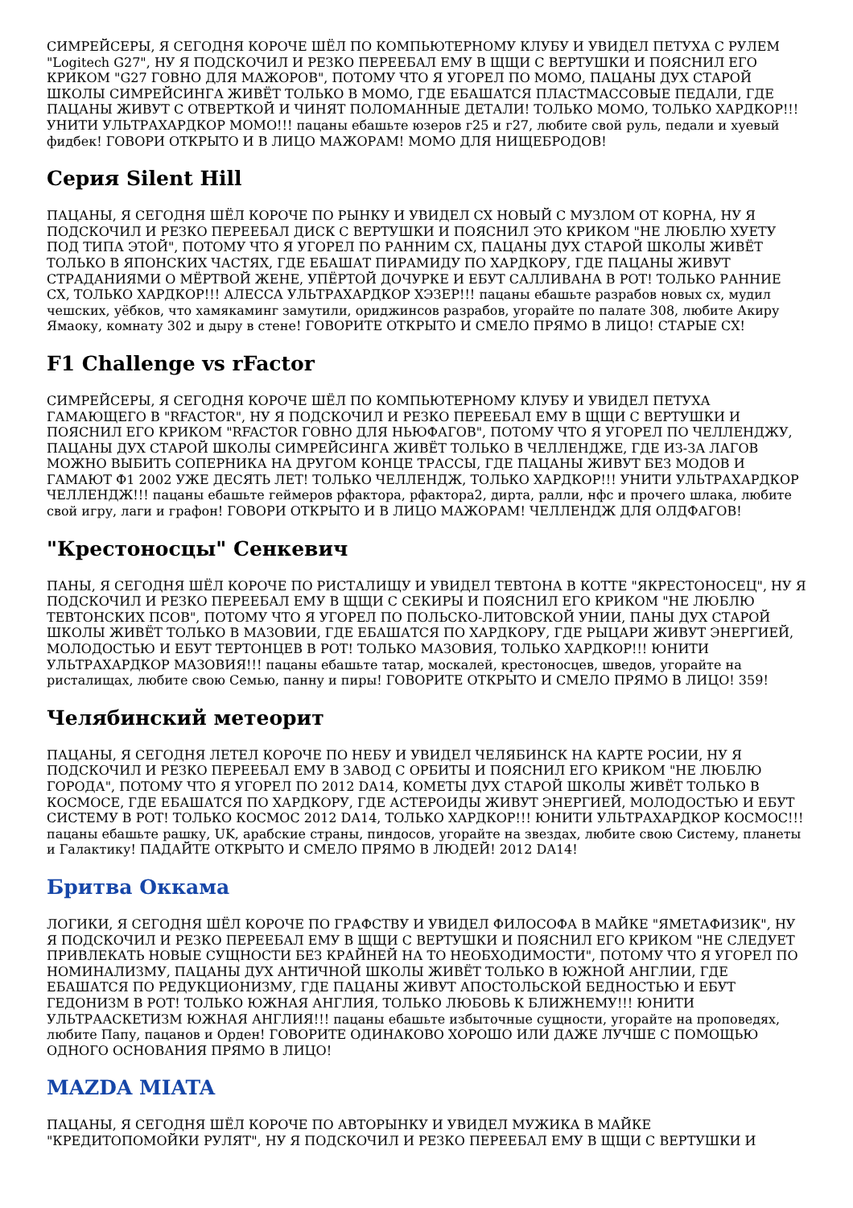СИМРЕЙСЕРЫ, Я СЕГОДНЯ КОРОЧЕ ШЁЛ ПО КОМПЬЮТЕРНОМУ КЛУБУ И УВИДЕЛ ПЕТУХА С РУЛЕМ "Logitech G27", НУ Я ПОДСКОЧИЛ И РЕЗКО ПЕРЕЕБАЛ ЕМУ В ЩЩИ С ВЕРТУШКИ И ПОЯСНИЛ ЕГО КРИКОМ "G27 ГОВНО ДЛЯ МАЖОРОВ", ПОТОМУ ЧТО Я УГОРЕЛ ПО МОМО, ПАЦАНЫ ДУХ СТАРОЙ ШКОЛЫ СИМРЕЙСИНГА ЖИВЁТ ТОЛЬКО В МОМО, ГДЕ ЕБАШАТСЯ ПЛАСТМАССОВЫЕ ПЕДАЛИ, ГДЕ ПАЦАНЫ ЖИВУТ С ОТВЕРТКОЙ И ЧИНЯТ ПОЛОМАННЫЕ ДЕТАЛИ! ТОЛЬКО МОМО, ТОЛЬКО ХАРДКОР!!! УНИТИ УЛЬТРАХАРДКОР МОМО!!! пацаны ебашьте юзеров г25 и г27, любите свой руль, педали и хуевый фидбек! ГОВОРИ ОТКРЫТО И В ЛИЦО МАЖОРАМ! МОМО ДЛЯ НИЩЕБРОДОВ!
Серия Silent Hill
ПАЦАНЫ, Я СЕГОДНЯ ШЁЛ КОРОЧЕ ПО РЫНКУ И УВИДЕЛ СХ НОВЫЙ С МУЗЛОМ ОТ КОРНА, НУ Я ПОДСКОЧИЛ И РЕЗКО ПЕРЕЕБАЛ ДИСК С ВЕРТУШКИ И ПОЯСНИЛ ЭТО КРИКОМ "НЕ ЛЮБЛЮ ХУЕТУ ПОД ТИПА ЭТОЙ", ПОТОМУ ЧТО Я УГОРЕЛ ПО РАННИМ СХ, ПАЦАНЫ ДУХ СТАРОЙ ШКОЛЫ ЖИВЁТ ТОЛЬКО В ЯПОНСКИХ ЧАСТЯХ, ГДЕ ЕБАШАТ ПИРАМИДУ ПО ХАРДКОРУ, ГДЕ ПАЦАНЫ ЖИВУТ СТРАДАНИЯМИ О МЁРТВОЙ ЖЕНЕ, УПЁРТОЙ ДОЧУРКЕ И ЕБУТ САЛЛИВАНА В РОТ! ТОЛЬКО РАННИЕ СХ, ТОЛЬКО ХАРДКОР!!! АЛЕССА УЛЬТРАХАРДКОР ХЭЗЕР!!! пацаны ебашьте разрабов новых сх, мудил чешских, уёбков, что хамякаминг замутили, ориджинсов разрабов, угорайте по палате 308, любите Акиру Ямаоку, комнату 302 и дыру в стене! ГОВОРИТЕ ОТКРЫТО И СМЕЛО ПРЯМО В ЛИЦО! СТАРЫЕ СХ!
F1 Challenge vs rFactor
СИМРЕЙСЕРЫ, Я СЕГОДНЯ КОРОЧЕ ШЁЛ ПО КОМПЬЮТЕРНОМУ КЛУБУ И УВИДЕЛ ПЕТУХА ГАМАЮЩЕГО В "RFACTOR", НУ Я ПОДСКОЧИЛ И РЕЗКО ПЕРЕЕБАЛ ЕМУ В ЩЩИ С ВЕРТУШКИ И ПОЯСНИЛ ЕГО КРИКОМ "RFACTOR ГОВНО ДЛЯ НЬЮФАГОВ", ПОТОМУ ЧТО Я УГОРЕЛ ПО ЧЕЛЛЕНДЖУ, ПАЦАНЫ ДУХ СТАРОЙ ШКОЛЫ СИМРЕЙСИНГА ЖИВЁТ ТОЛЬКО В ЧЕЛЛЕНДЖЕ, ГДЕ ИЗ-ЗА ЛАГОВ МОЖНО ВЫБИТЬ СОПЕРНИКА НА ДРУГОМ КОНЦЕ ТРАССЫ, ГДЕ ПАЦАНЫ ЖИВУТ БЕЗ МОДОВ И ГАМАЮТ Ф1 2002 УЖЕ ДЕСЯТЬ ЛЕТ! ТОЛЬКО ЧЕЛЛЕНДЖ, ТОЛЬКО ХАРДКОР!!! УНИТИ УЛЬТРАХАРДКОР ЧЕЛЛЕНДЖ!!! пацаны ебашьте геймеров рфактора, рфактора2, дирта, ралли, нфс и прочего шлака, любите свой игру, лаги и графон! ГОВОРИ ОТКРЫТО И В ЛИЦО МАЖОРАМ! ЧЕЛЛЕНДЖ ДЛЯ ОЛДФАГОВ!
"Крестоносцы" Сенкевич
ПАНЫ, Я СЕГОДНЯ ШЁЛ КОРОЧЕ ПО РИСТАЛИЩУ И УВИДЕЛ ТЕВТОНА В КОТТЕ "ЯКРЕСТОНОСЕЦ", НУ Я ПОДСКОЧИЛ И РЕЗКО ПЕРЕЕБАЛ ЕМУ В ЩЩИ С СЕКИРЫ И ПОЯСНИЛ ЕГО КРИКОМ "НЕ ЛЮБЛЮ ТЕВТОНСКИХ ПСОВ", ПОТОМУ ЧТО Я УГОРЕЛ ПО ПОЛЬСКО-ЛИТОВСКОЙ УНИИ, ПАНЫ ДУХ СТАРОЙ ШКОЛЫ ЖИВЁТ ТОЛЬКО В МАЗОВИИ, ГДЕ ЕБАШАТСЯ ПО ХАРДКОРУ, ГДЕ РЫЦАРИ ЖИВУТ ЭНЕРГИЕЙ, МОЛОДОСТЬЮ И ЕБУТ ТЕРТОНЦЕВ В РОТ! ТОЛЬКО МАЗОВИЯ, ТОЛЬКО ХАРДКОР!!! ЮНИТИ УЛЬТРАХАРДКОР МАЗОВИЯ!!! пацаны ебашьте татар, москалей, крестоносцев, шведов, угорайте на ристалищах, любите свою Семью, панну и пиры! ГОВОРИТЕ ОТКРЫТО И СМЕЛО ПРЯМО В ЛИЦО! 359!
Челябинский метеорит
ПАЦАНЫ, Я СЕГОДНЯ ЛЕТЕЛ КОРОЧЕ ПО НЕБУ И УВИДЕЛ ЧЕЛЯБИНСК НА КАРТЕ РОСИИ, НУ Я ПОДСКОЧИЛ И РЕЗКО ПЕРЕЕБАЛ ЕМУ В ЗАВОД С ОРБИТЫ И ПОЯСНИЛ ЕГО КРИКОМ "НЕ ЛЮБЛЮ ГОРОДА", ПОТОМУ ЧТО Я УГОРЕЛ ПО 2012 DA14, КОМЕТЫ ДУХ СТАРОЙ ШКОЛЫ ЖИВЁТ ТОЛЬКО В КОСМОСЕ, ГДЕ ЕБАШАТСЯ ПО ХАРДКОРУ, ГДЕ АСТЕРОИДЫ ЖИВУТ ЭНЕРГИЕЙ, МОЛОДОСТЬЮ И ЕБУТ СИСТЕМУ В РОТ! ТОЛЬКО КОСМОС 2012 DA14, ТОЛЬКО ХАРДКОР!!! ЮНИТИ УЛЬТРАХАРДКОР КОСМОС!!! пацаны ебашьте рашку, UK, арабские страны, пиндосов, угорайте на звездах, любите свою Систему, планеты и Галактику! ПАДАЙТЕ ОТКРЫТО И СМЕЛО ПРЯМО В ЛЮДЕЙ! 2012 DA14!
Бритва Оккама
ЛОГИКИ, Я СЕГОДНЯ ШЁЛ КОРОЧЕ ПО ГРАФСТВУ И УВИДЕЛ ФИЛОСОФА В МАЙКЕ "ЯМЕТАФИЗИК", НУ Я ПОДСКОЧИЛ И РЕЗКО ПЕРЕЕБАЛ ЕМУ В ЩЩИ С ВЕРТУШКИ И ПОЯСНИЛ ЕГО КРИКОМ "НЕ СЛЕДУЕТ ПРИВЛЕКАТЬ НОВЫЕ СУЩНОСТИ БЕЗ КРАЙНЕЙ НА ТО НЕОБХОДИМОСТИ", ПОТОМУ ЧТО Я УГОРЕЛ ПО НОМИНАЛИЗМУ, ПАЦАНЫ ДУХ АНТИЧНОЙ ШКОЛЫ ЖИВЁТ ТОЛЬКО В ЮЖНОЙ АНГЛИИ, ГДЕ ЕБАШАТСЯ ПО РЕДУКЦИОНИЗМУ, ГДЕ ПАЦАНЫ ЖИВУТ АПОСТОЛЬСКОЙ БЕДНОСТЬЮ И ЕБУТ ГЕДОНИЗМ В РОТ! ТОЛЬКО ЮЖНАЯ АНГЛИЯ, ТОЛЬКО ЛЮБОВЬ К БЛИЖНЕМУ!!! ЮНИТИ УЛЬТРААСКЕТИЗМ ЮЖНАЯ АНГЛИЯ!!! пацаны ебашьте избыточные сущности, угорайте на проповедях, любите Папу, пацанов и Орден! ГОВОРИТЕ ОДИНАКОВО ХОРОШО ИЛИ ДАЖЕ ЛУЧШЕ С ПОМОЩЬЮ ОДНОГО ОСНОВАНИЯ ПРЯМО В ЛИЦО!
MAZDA MIATA
ПАЦАНЫ, Я СЕГОДНЯ ШЁЛ КОРОЧЕ ПО АВТОРЫНКУ И УВИДЕЛ МУЖИКА В МАЙКЕ "КРЕДИТОПОМОЙКИ РУЛЯТ", НУ Я ПОДСКОЧИЛ И РЕЗКО ПЕРЕЕБАЛ ЕМУ В ЩЩИ С ВЕРТУШКИ И